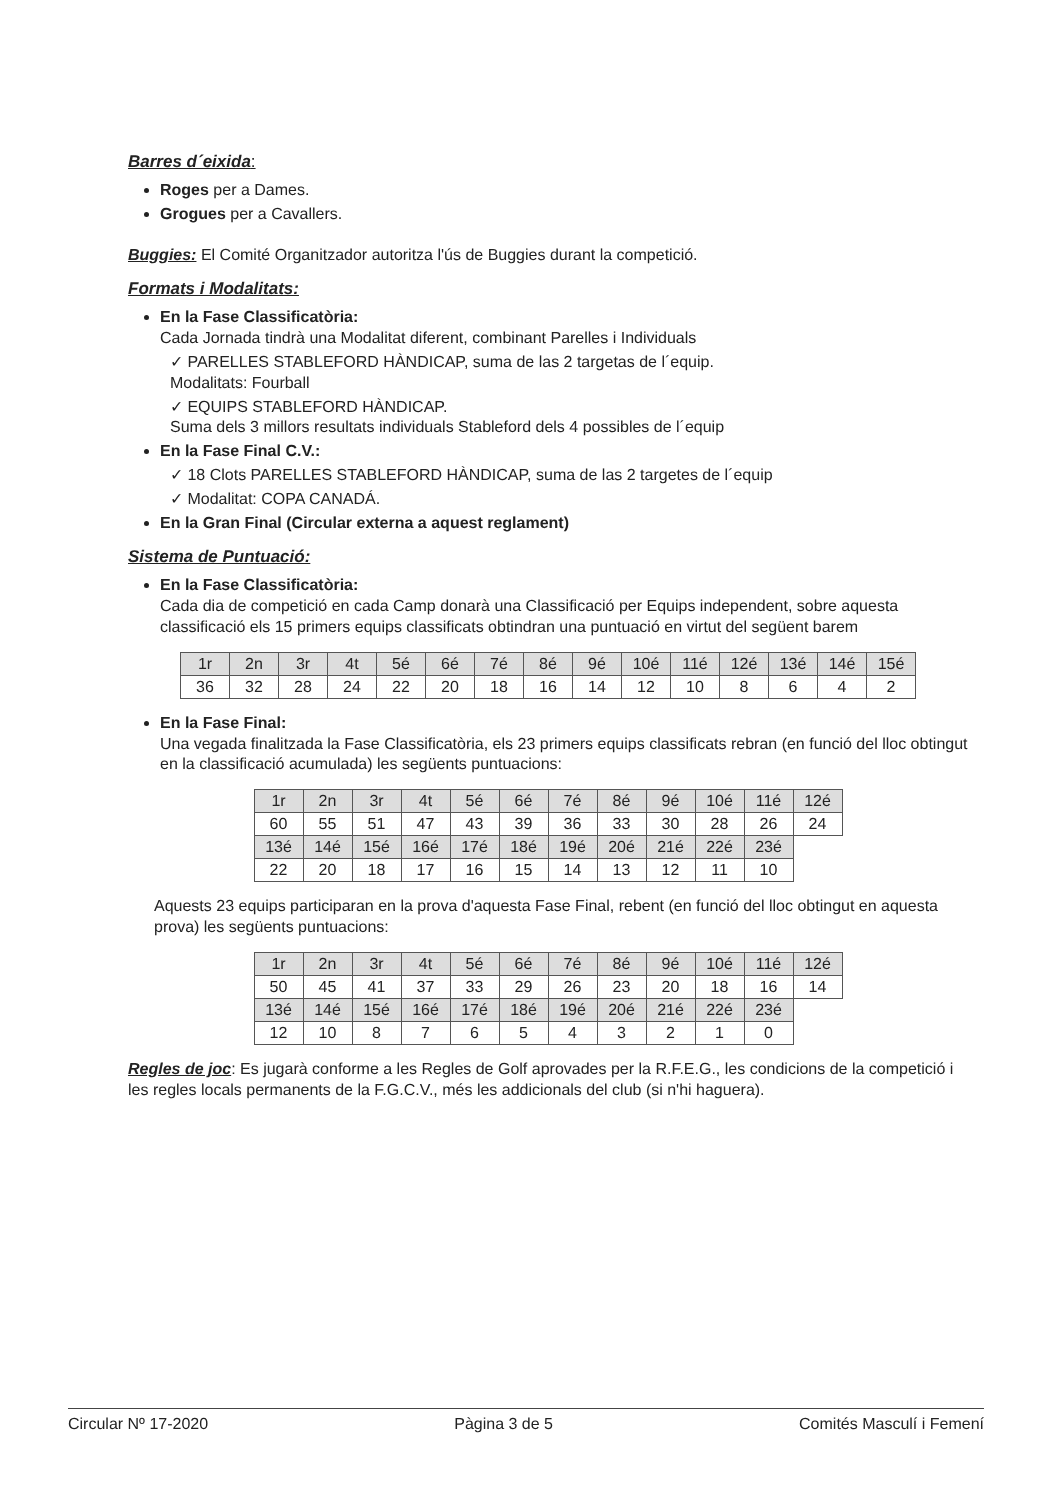Barres d´eixida:
Roges per a Dames.
Grogues per a Cavallers.
Buggies: El Comité Organitzador autoritza l'ús de Buggies durant la competició.
Formats i Modalitats:
En la Fase Classificatòria:
Cada Jornada tindrà una Modalitat diferent, combinant Parelles i Individuals
✓ PARELLES STABLEFORD HÀNDICAP, suma de las 2 targetas de l´equip.
Modalitats: Fourball
✓ EQUIPS STABLEFORD HÀNDICAP.
Suma dels 3 millors resultats individuals Stableford dels 4 possibles de l´equip
En la Fase Final C.V.:
✓ 18 Clots PARELLES STABLEFORD HÀNDICAP, suma de las 2 targetes de l´equip
✓ Modalitat: COPA CANADÁ.
En la Gran Final (Circular externa a aquest reglament)
Sistema de Puntuació:
En la Fase Classificatòria:
Cada dia de competició en cada Camp donarà una Classificació per Equips independent, sobre aquesta classificació els 15 primers equips classificats obtindran una puntuació en virtut del següent barem
| 1r | 2n | 3r | 4t | 5é | 6é | 7é | 8é | 9é | 10é | 11é | 12é | 13é | 14é | 15é |
| 36 | 32 | 28 | 24 | 22 | 20 | 18 | 16 | 14 | 12 | 10 | 8 | 6 | 4 | 2 |
En la Fase Final:
Una vegada finalitzada la Fase Classificatòria, els 23 primers equips classificats rebran (en funció del lloc obtingut en la classificació acumulada) les següents puntuacions:
| 1r | 2n | 3r | 4t | 5é | 6é | 7é | 8é | 9é | 10é | 11é | 12é |
| 60 | 55 | 51 | 47 | 43 | 39 | 36 | 33 | 30 | 28 | 26 | 24 |
| 13é | 14é | 15é | 16é | 17é | 18é | 19é | 20é | 21é | 22é | 23é | |
| 22 | 20 | 18 | 17 | 16 | 15 | 14 | 13 | 12 | 11 | 10 | |
Aquests 23 equips participaran en la prova d'aquesta Fase Final, rebent (en funció del lloc obtingut en aquesta prova) les següents puntuacions:
| 1r | 2n | 3r | 4t | 5é | 6é | 7é | 8é | 9é | 10é | 11é | 12é |
| 50 | 45 | 41 | 37 | 33 | 29 | 26 | 23 | 20 | 18 | 16 | 14 |
| 13é | 14é | 15é | 16é | 17é | 18é | 19é | 20é | 21é | 22é | 23é | |
| 12 | 10 | 8 | 7 | 6 | 5 | 4 | 3 | 2 | 1 | 0 | |
Regles de joc: Es jugarà conforme a les Regles de Golf aprovades per la R.F.E.G., les condicions de la competició i les regles locals permanents de la F.G.C.V., més les addicionals del club (si n'hi haguera).
Circular Nº 17-2020 Pàgina 3 de 5 Comités Masculí i Femení